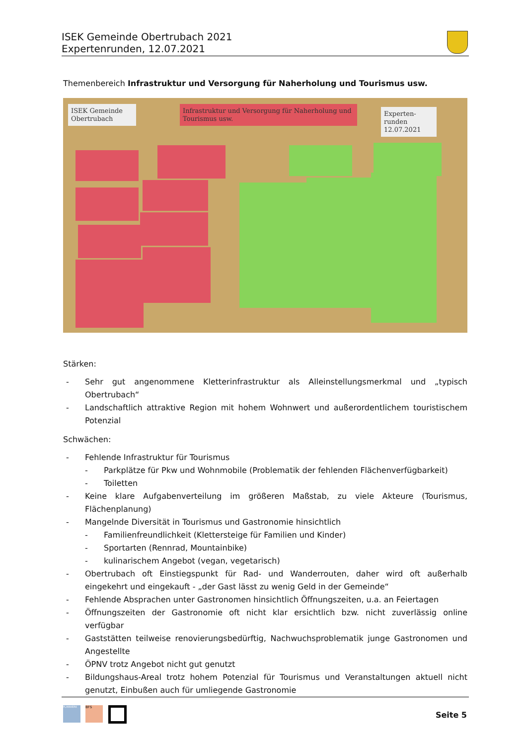ISEK Gemeinde Obertrubach 2021
Expertenrunden, 12.07.2021
Themenbereich Infrastruktur und Versorgung für Naherholung und Tourismus usw.
ISEK Gemeinde Obertrubach
Infrastruktur und Versorgung für Naherholung und Tourismus usw.
Experten-runden 12.07.2021
Stärken:
- Sehr gut angenommene Kletterinfrastruktur als Alleinstellungsmerkmal und „typisch Obertrubach“
- Landschaftlich attraktive Region mit hohem Wohnwert und außerordentlichem touristischem Potenzial
Schwächen:
- Fehlende Infrastruktur für Tourismus
- Parkplätze für Pkw und Wohnmobile (Problematik der fehlenden Flächenverfügbarkeit)
- Toiletten
- Keine klare Aufgabenverteilung im größeren Maßstab, zu viele Akteure (Tourismus, Flächenplanung)
- Mangelnde Diversität in Tourismus und Gastronomie hinsichtlich
- Familienfreundlichkeit (Klettersteige für Familien und Kinder)
- Sportarten (Rennrad, Mountainbike)
- kulinarischem Angebot (vegan, vegetarisch)
- Obertrubach oft Einstiegspunkt für Rad- und Wanderrouten, daher wird oft außerhalb eingekehrt und eingekauft - „der Gast lässt zu wenig Geld in der Gemeinde“
- Fehlende Absprachen unter Gastronomen hinsichtlich Öffnungszeiten, u.a. an Feiertagen
- Öffnungszeiten der Gastronomie oft nicht klar ersichtlich bzw. nicht zuverlässig online verfügbar
- Gaststätten teilweise renovierungsbedürftig, Nachwuchsproblematik junge Gastronomen und Angestellte
- ÖPNV trotz Angebot nicht gut genutzt
- Bildungshaus-Areal trotz hohem Potenzial für Tourismus und Veranstaltungen aktuell nicht genutzt, Einbußen auch für umliegende Gastronomie
PLANWERK BFS
Seite 5